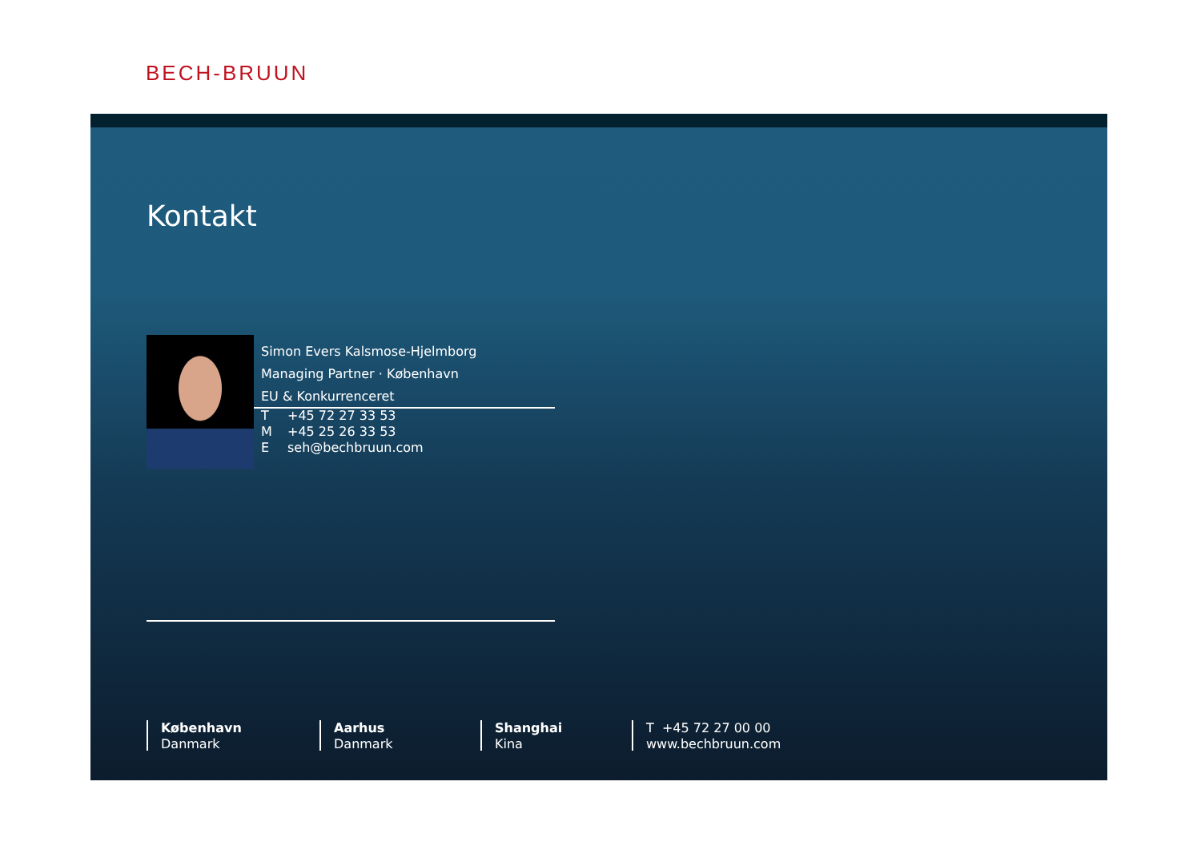BECH-BRUUN
Kontakt
Simon Evers Kalsmose-Hjelmborg
Managing Partner · København
EU & Konkurrenceret
T +45 72 27 33 53
M +45 25 26 33 53
Eseh@bechbruun.com
København
Danmark
Aarhus
Danmark
Shanghai
Kina
T +45 72 27 00 00
www.bechbruun.com